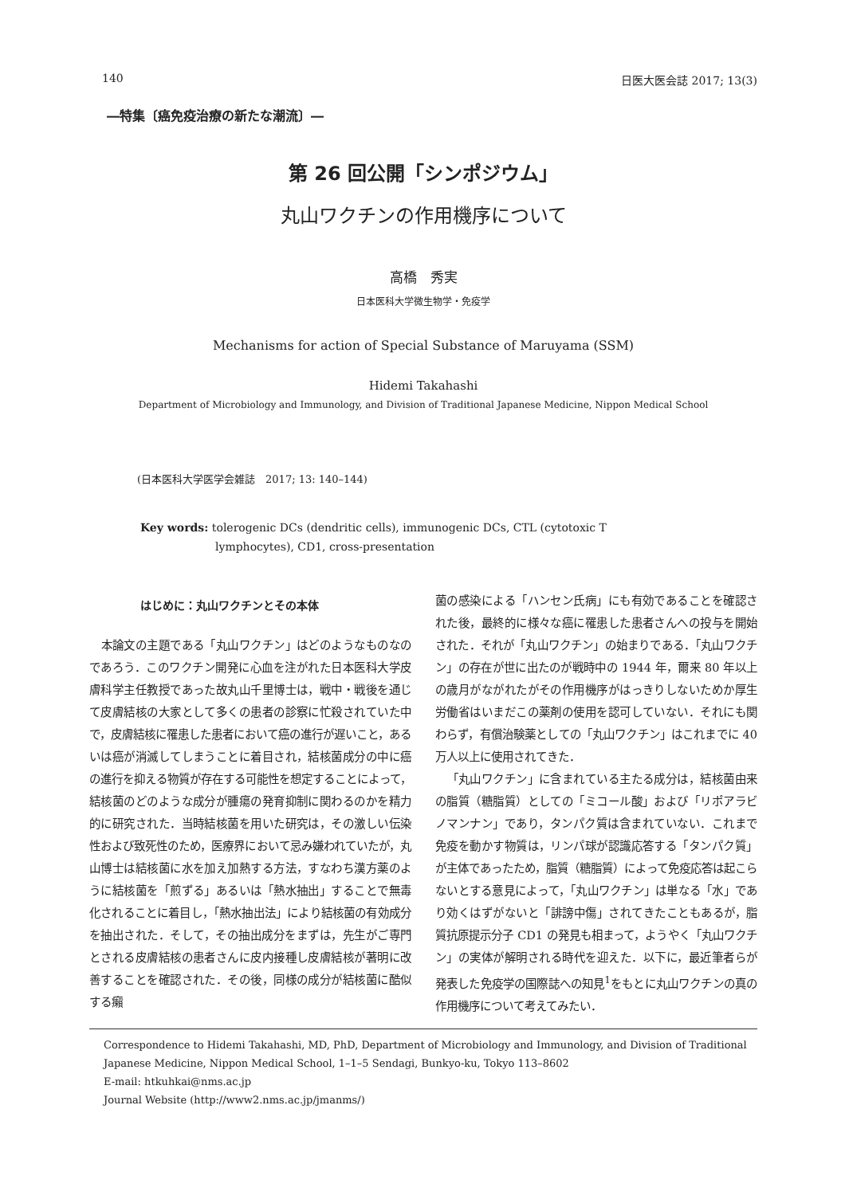140 日医大医会誌 2017; 13(3)
―特集〔癌免疫治療の新たな潮流〕―
第 26 回公開「シンポジウム」
丸山ワクチンの作用機序について
高橋　秀実
日本医科大学微生物学・免疫学
Mechanisms for action of Special Substance of Maruyama (SSM)
Hidemi Takahashi
Department of Microbiology and Immunology, and Division of Traditional Japanese Medicine, Nippon Medical School
(日本医科大学医学会雑誌　2017; 13: 140–144)
Key words: tolerogenic DCs (dendritic cells), immunogenic DCs, CTL (cytotoxic T
lymphocytes), CD1, cross-presentation
はじめに：丸山ワクチンとその本体
本論文の主題である「丸山ワクチン」はどのようなものなのであろう．このワクチン開発に心血を注がれた日本医科大学皮膚科学主任教授であった故丸山千里博士は，戦中・戦後を通じて皮膚結核の大家として多くの患者の診察に忙殺されていた中で，皮膚結核に罹患した患者において癌の進行が遅いこと，あるいは癌が消滅してしまうことに着目され，結核菌成分の中に癌の進行を抑える物質が存在する可能性を想定することによって，結核菌のどのような成分が腫瘍の発育抑制に関わるのかを精力的に研究された．当時結核菌を用いた研究は，その激しい伝染性および致死性のため，医療界において忌み嫌われていたが，丸山博士は結核菌に水を加え加熱する方法，すなわち漢方薬のように結核菌を「煎ずる」あるいは「熱水抽出」することで無毒化されることに着目し，「熱水抽出法」により結核菌の有効成分を抽出された．そして，その抽出成分をまずは，先生がご専門とされる皮膚結核の患者さんに皮内接種し皮膚結核が著明に改善することを確認された．その後，同様の成分が結核菌に酷似する癩
菌の感染による「ハンセン氏病」にも有効であることを確認された後，最終的に様々な癌に罹患した患者さんへの投与を開始された．それが「丸山ワクチン」の始まりである．「丸山ワクチン」の存在が世に出たのが戦時中の 1944 年，爾来 80 年以上の歳月がながれたがその作用機序がはっきりしないためか厚生労働省はいまだこの薬剤の使用を認可していない．それにも関わらず，有償治験薬としての「丸山ワクチン」はこれまでに 40 万人以上に使用されてきた．
「丸山ワクチン」に含まれている主たる成分は，結核菌由来の脂質（糖脂質）としての「ミコール酸」および「リポアラビノマンナン」であり，タンパク質は含まれていない．これまで免疫を動かす物質は，リンパ球が認識応答する「タンパク質」が主体であったため，脂質（糖脂質）によって免疫応答は起こらないとする意見によって，「丸山ワクチン」は単なる「水」であり効くはずがないと「誹謗中傷」されてきたこともあるが，脂質抗原提示分子 CD1 の発見も相まって，ようやく「丸山ワクチン」の実体が解明される時代を迎えた．以下に，最近筆者らが発表した免疫学の国際誌への知見<sup>1</sup>をもとに丸山ワクチンの真の作用機序について考えてみたい．
Correspondence to Hidemi Takahashi, MD, PhD, Department of Microbiology and Immunology, and Division of Traditional Japanese Medicine, Nippon Medical School, 1–1–5 Sendagi, Bunkyo-ku, Tokyo 113–8602
E-mail: htkuhkai@nms.ac.jp
Journal Website (http://www2.nms.ac.jp/jmanms/)